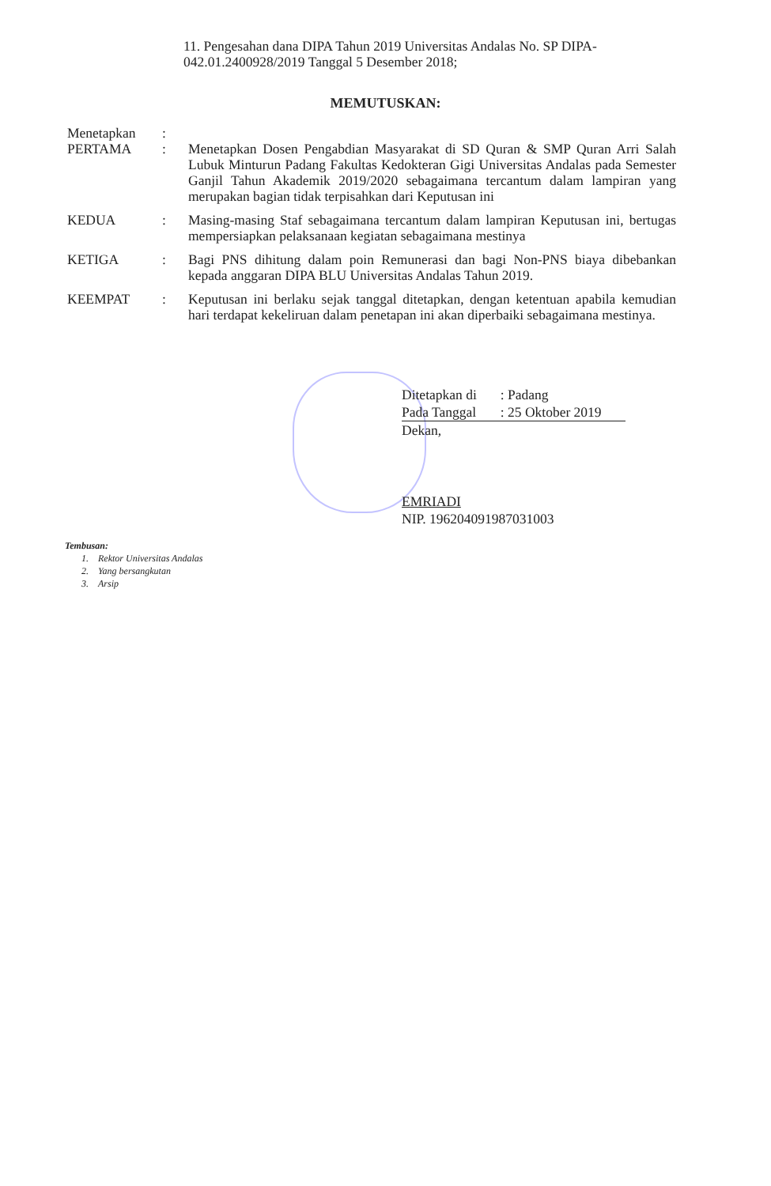11. Pengesahan dana DIPA Tahun 2019 Universitas Andalas No. SP DIPA-042.01.2400928/2019 Tanggal 5 Desember 2018;
MEMUTUSKAN:
Menetapkan :
PERTAMA : Menetapkan Dosen Pengabdian Masyarakat di SD Quran & SMP Quran Arri Salah Lubuk Minturun Padang Fakultas Kedokteran Gigi Universitas Andalas pada Semester Ganjil Tahun Akademik 2019/2020 sebagaimana tercantum dalam lampiran yang merupakan bagian tidak terpisahkan dari Keputusan ini
KEDUA : Masing-masing Staf sebagaimana tercantum dalam lampiran Keputusan ini, bertugas mempersiapkan pelaksanaan kegiatan sebagaimana mestinya
KETIGA : Bagi PNS dihitung dalam poin Remunerasi dan bagi Non-PNS biaya dibebankan kepada anggaran DIPA BLU Universitas Andalas Tahun 2019.
KEEMPAT : Keputusan ini berlaku sejak tanggal ditetapkan, dengan ketentuan apabila kemudian hari terdapat kekeliruan dalam penetapan ini akan diperbaiki sebagaimana mestinya.
| Ditetapkan di | : Padang |
| Pada Tanggal | : 25 Oktober 2019 |
Dekan,
EMRIADI
NIP. 196204091987031003
Tembusan:
1. Rektor Universitas Andalas
2. Yang bersangkutan
3. Arsip